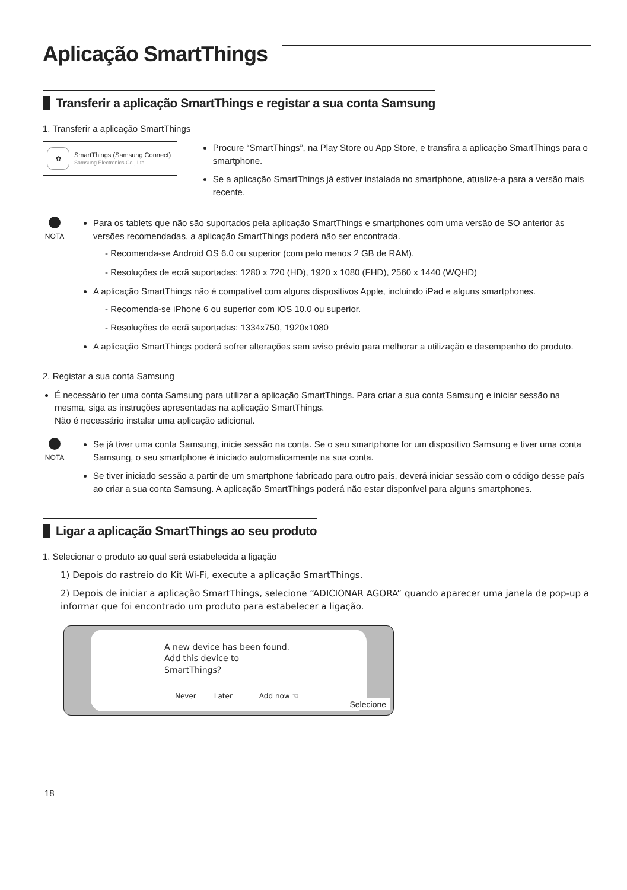Aplicação SmartThings
Transferir a aplicação SmartThings e registar a sua conta Samsung
1. Transferir a aplicação SmartThings
✿
SmartThings (Samsung Connect)
Samsung Electronics Co., Ltd.
Procure “SmartThings”, na Play Store ou App Store, e transfira a aplicação SmartThings para o smartphone.
Se a aplicação SmartThings já estiver instalada no smartphone, atualize-a para a versão mais recente.
NOTA
Para os tablets que não são suportados pela aplicação SmartThings e smartphones com uma versão de SO anterior às versões recomendadas, a aplicação SmartThings poderá não ser encontrada.
- Recomenda-se Android OS 6.0 ou superior (com pelo menos 2 GB de RAM).
- Resoluções de ecrã suportadas: 1280 x 720 (HD), 1920 x 1080 (FHD), 2560 x 1440 (WQHD)
A aplicação SmartThings não é compatível com alguns dispositivos Apple, incluindo iPad e alguns smartphones.
- Recomenda-se iPhone 6 ou superior com iOS 10.0 ou superior.
- Resoluções de ecrã suportadas: 1334x750, 1920x1080
A aplicação SmartThings poderá sofrer alterações sem aviso prévio para melhorar a utilização e desempenho do produto.
2. Registar a sua conta Samsung
É necessário ter uma conta Samsung para utilizar a aplicação SmartThings. Para criar a sua conta Samsung e iniciar sessão na mesma, siga as instruções apresentadas na aplicação SmartThings.
Não é necessário instalar uma aplicação adicional.
NOTA
Se já tiver uma conta Samsung, inicie sessão na conta. Se o seu smartphone for um dispositivo Samsung e tiver uma conta Samsung, o seu smartphone é iniciado automaticamente na sua conta.
Se tiver iniciado sessão a partir de um smartphone fabricado para outro país, deverá iniciar sessão com o código desse país ao criar a sua conta Samsung. A aplicação SmartThings poderá não estar disponível para alguns smartphones.
Ligar a aplicação SmartThings ao seu produto
1. Selecionar o produto ao qual será estabelecida a ligação
1) Depois do rastreio do Kit Wi-Fi, execute a aplicação SmartThings.
2) Depois de iniciar a aplicação SmartThings, selecione “ADICIONAR AGORA” quando aparecer uma janela de pop-up a informar que foi encontrado um produto para estabelecer a ligação.
A new device has been found.
Add this device to
SmartThings?
Never Later Add now ☜
Selecione
18